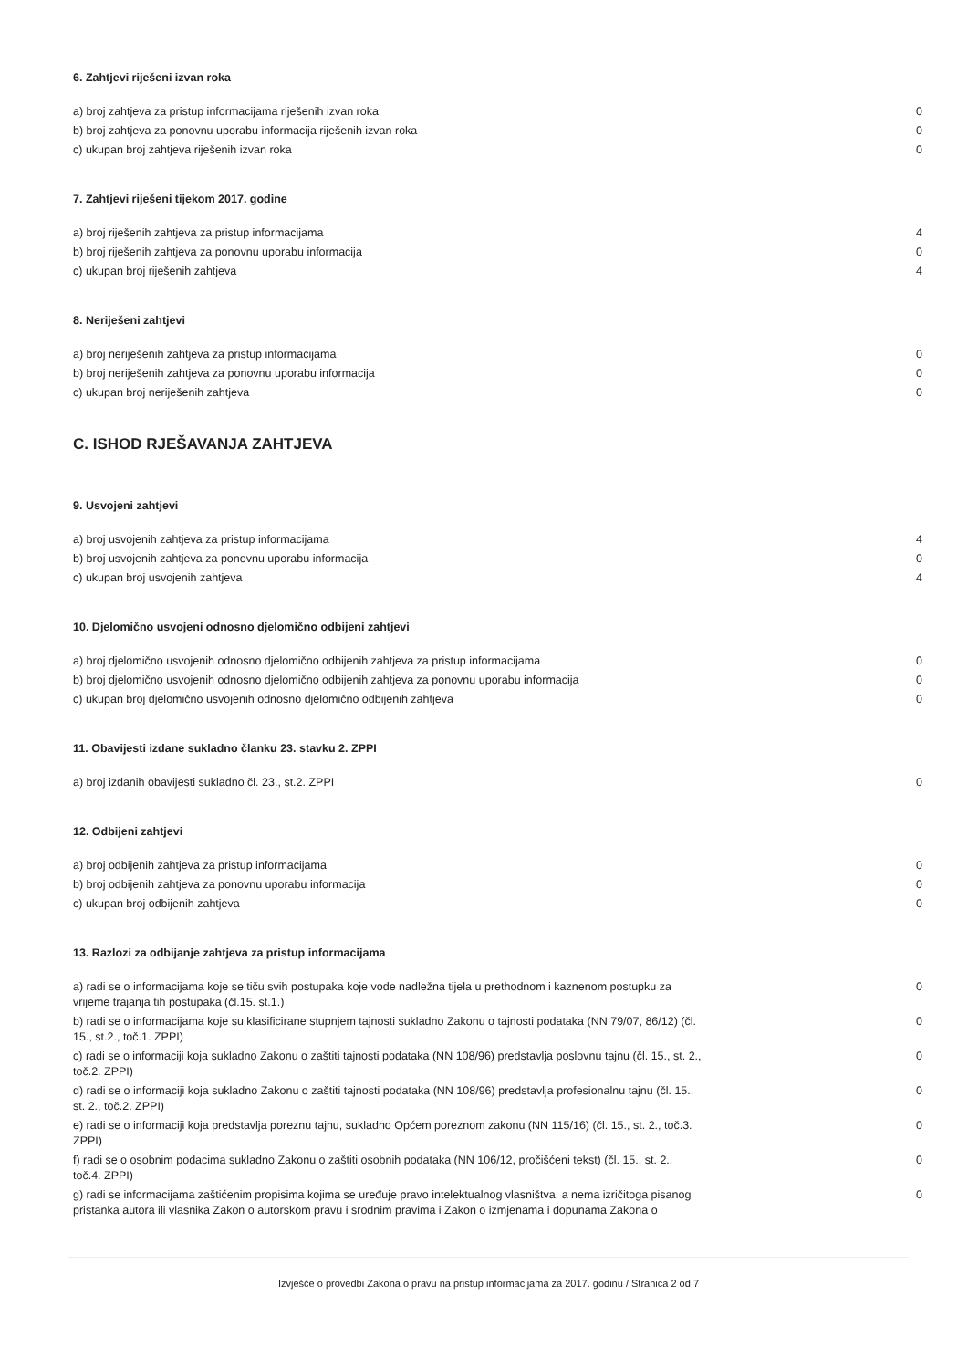6. Zahtjevi riješeni izvan roka
| a) broj zahtjeva za pristup informacijama riješenih izvan roka | 0 |
| b) broj zahtjeva za ponovnu uporabu informacija riješenih izvan roka | 0 |
| c) ukupan broj zahtjeva riješenih izvan roka | 0 |
7. Zahtjevi riješeni tijekom 2017. godine
| a) broj riješenih zahtjeva za pristup informacijama | 4 |
| b) broj riješenih zahtjeva za ponovnu uporabu informacija | 0 |
| c) ukupan broj riješenih zahtjeva | 4 |
8. Neriješeni zahtjevi
| a) broj neriješenih zahtjeva za pristup informacijama | 0 |
| b) broj neriješenih zahtjeva za ponovnu uporabu informacija | 0 |
| c) ukupan broj neriješenih zahtjeva | 0 |
C. ISHOD RJEŠAVANJA ZAHTJEVA
9. Usvojeni zahtjevi
| a) broj usvojenih zahtjeva za pristup informacijama | 4 |
| b) broj usvojenih zahtjeva za ponovnu uporabu informacija | 0 |
| c) ukupan broj usvojenih zahtjeva | 4 |
10. Djelomično usvojeni odnosno djelomično odbijeni zahtjevi
| a) broj djelomično usvojenih odnosno djelomično odbijenih zahtjeva za pristup informacijama | 0 |
| b) broj djelomično usvojenih odnosno djelomično odbijenih zahtjeva za ponovnu uporabu informacija | 0 |
| c) ukupan broj djelomično usvojenih odnosno djelomično odbijenih zahtjeva | 0 |
11. Obavijesti izdane sukladno članku 23. stavku 2. ZPPI
| a) broj izdanih obavijesti sukladno čl. 23., st.2. ZPPI | 0 |
12. Odbijeni zahtjevi
| a) broj odbijenih zahtjeva za pristup informacijama | 0 |
| b) broj odbijenih zahtjeva za ponovnu uporabu informacija | 0 |
| c) ukupan broj odbijenih zahtjeva | 0 |
13. Razlozi za odbijanje zahtjeva za pristup informacijama
| a) radi se o informacijama koje se tiču svih postupaka koje vode nadležna tijela u prethodnom i kaznenom postupku za vrijeme trajanja tih postupaka (čl.15. st.1.) | 0 |
| b) radi se o informacijama koje su klasificirane stupnjem tajnosti sukladno Zakonu o tajnosti podataka (NN 79/07, 86/12) (čl. 15., st.2., toč.1. ZPPI) | 0 |
| c) radi se o informaciji koja sukladno Zakonu o zaštiti tajnosti podataka (NN 108/96) predstavlja poslovnu tajnu (čl. 15., st. 2., toč.2. ZPPI) | 0 |
| d) radi se o informaciji koja sukladno Zakonu o zaštiti tajnosti podataka (NN 108/96) predstavlja profesionalnu tajnu (čl. 15., st. 2., toč.2. ZPPI) | 0 |
| e) radi se o informaciji koja predstavlja poreznu tajnu, sukladno Općem poreznom zakonu (NN 115/16) (čl. 15., st. 2., toč.3. ZPPI) | 0 |
| f) radi se o osobnim podacima sukladno Zakonu o zaštiti osobnih podataka (NN 106/12, pročišćeni tekst) (čl. 15., st. 2., toč.4. ZPPI) | 0 |
| g) radi se informacijama zaštićenim propisima kojima se uređuje pravo intelektualnog vlasništva, a nema izričitoga pisanog pristanka autora ili vlasnika Zakon o autorskom pravu i srodnim pravima i Zakon o izmjenama i dopunama Zakona o | 0 |
Izvješće o provedbi Zakona o pravu na pristup informacijama za 2017. godinu / Stranica 2 od 7